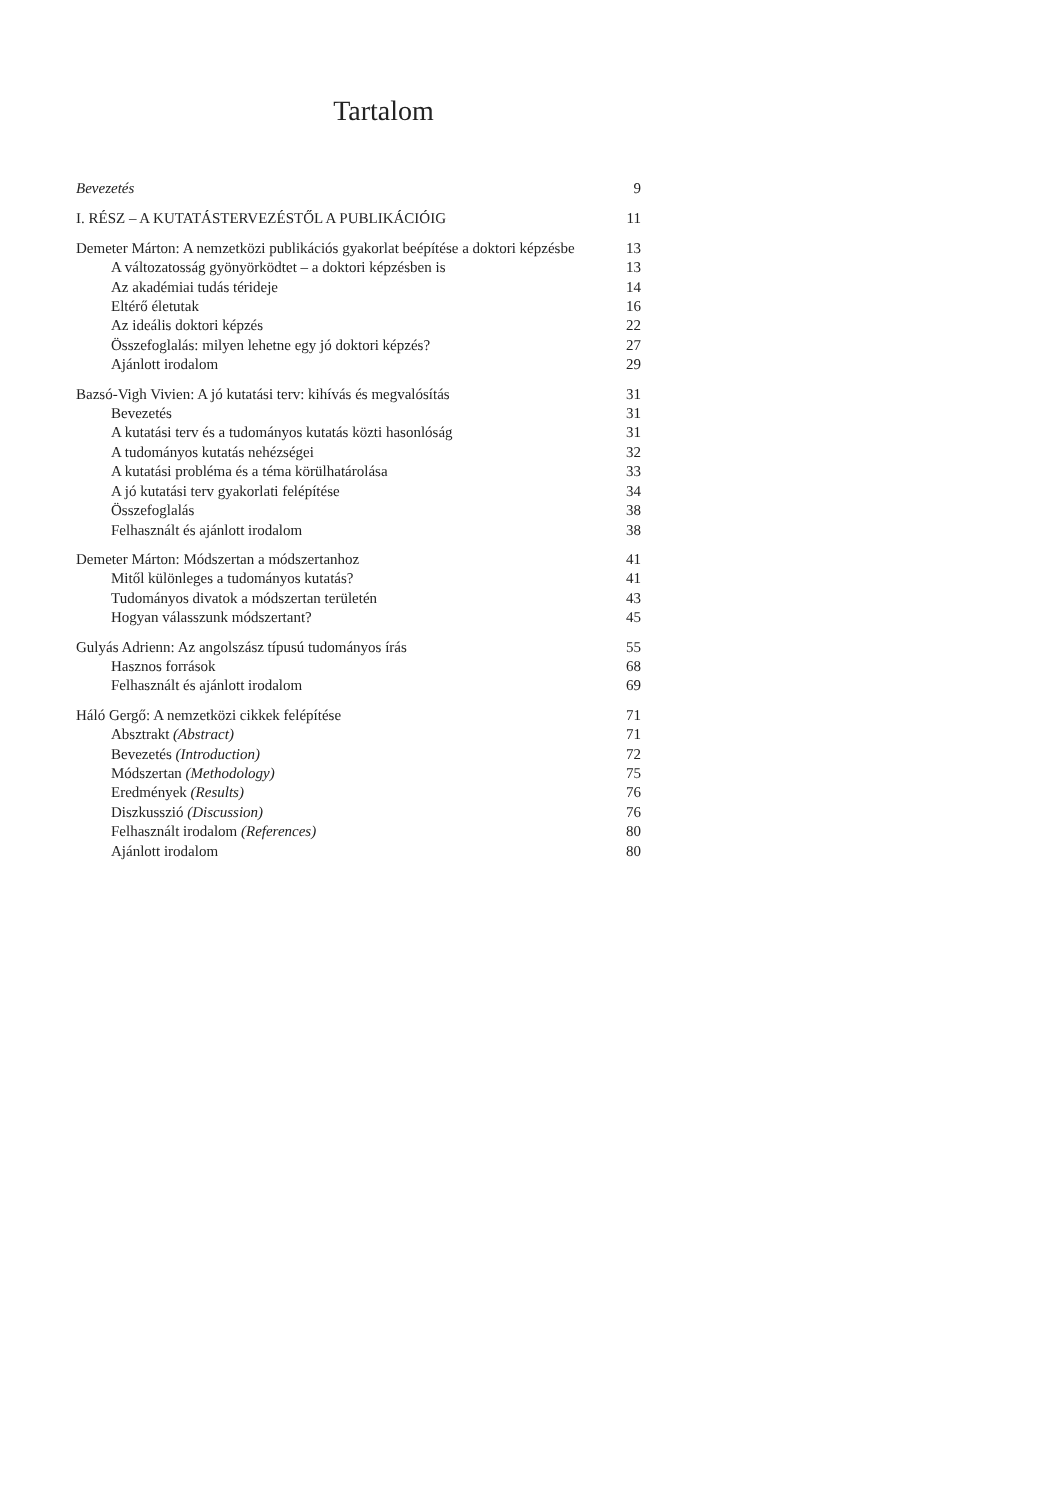Tartalom
Bevezetés 9
I. RÉSZ – A KUTATÁSTERVEZÉSTŐL A PUBLIKÁCIÓIG 11
Demeter Márton: A nemzetközi publikációs gyakorlat beépítése a doktori képzésbe 13
A változatosság gyönyörködtet – a doktori képzésben is 13
Az akadémiai tudás térideje 14
Eltérő életutak 16
Az ideális doktori képzés 22
Összefoglalás: milyen lehetne egy jó doktori képzés? 27
Ajánlott irodalom 29
Bazsó-Vigh Vivien: A jó kutatási terv: kihívás és megvalósítás 31
Bevezetés 31
A kutatási terv és a tudományos kutatás közti hasonlóság 31
A tudományos kutatás nehézségei 32
A kutatási probléma és a téma körülhatárolása 33
A jó kutatási terv gyakorlati felépítése 34
Összefoglalás 38
Felhasznált és ajánlott irodalom 38
Demeter Márton: Módszertan a módszertanhoz 41
Mitől különleges a tudományos kutatás? 41
Tudományos divatok a módszertan területén 43
Hogyan válasszunk módszertant? 45
Gulyás Adrienn: Az angolszász típusú tudományos írás 55
Hasznos források 68
Felhasznált és ajánlott irodalom 69
Háló Gergő: A nemzetközi cikkek felépítése 71
Absztrakt (Abstract) 71
Bevezetés (Introduction) 72
Módszertan (Methodology) 75
Eredmények (Results) 76
Diszkusszió (Discussion) 76
Felhasznált irodalom (References) 80
Ajánlott irodalom 80